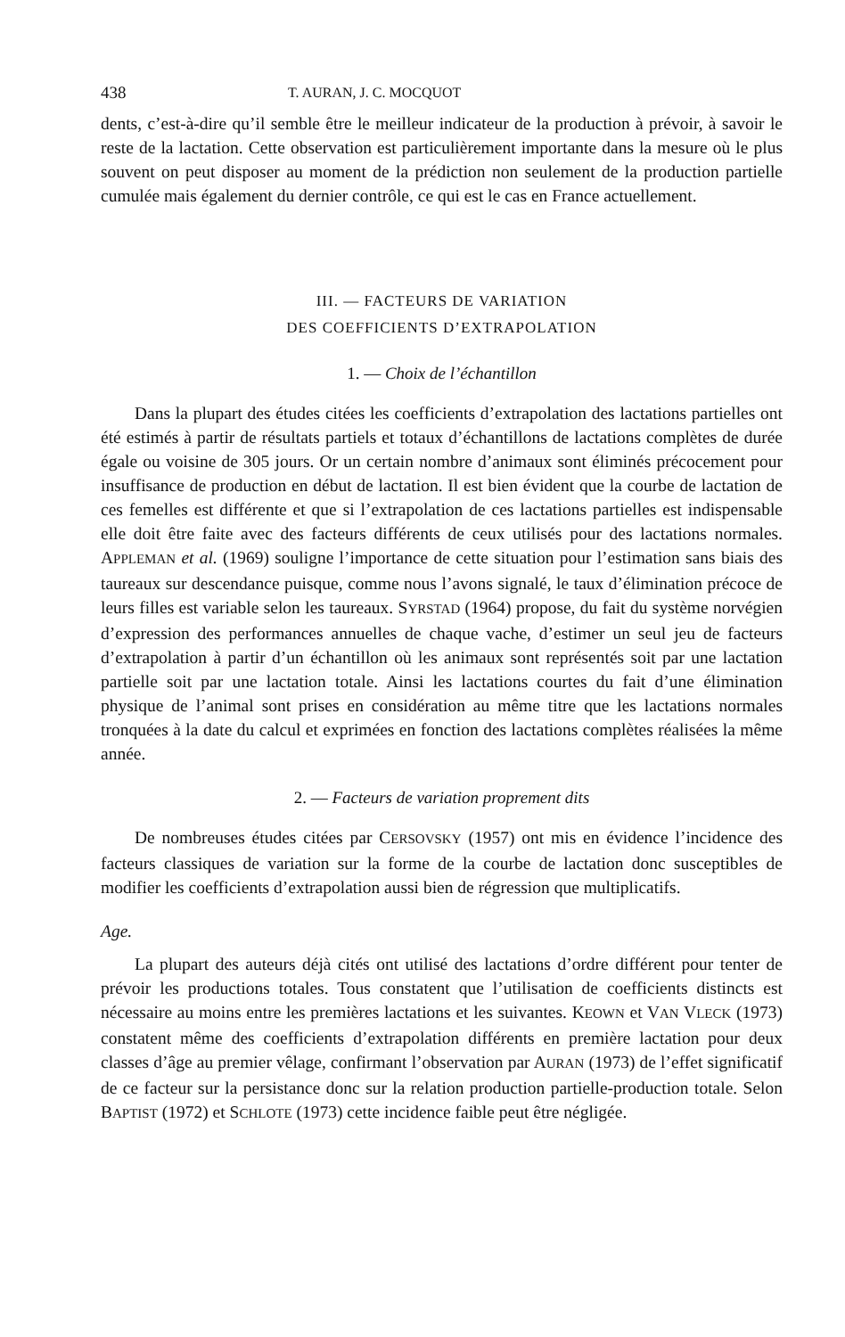438 T. AURAN, J. C. MOCQUOT
dents, c’est-à-dire qu’il semble être le meilleur indicateur de la production à prévoir, à savoir le reste de la lactation. Cette observation est particulièrement importante dans la mesure où le plus souvent on peut disposer au moment de la prédiction non seulement de la production partielle cumulée mais également du dernier contrôle, ce qui est le cas en France actuellement.
III. — FACTEURS DE VARIATION
DES COEFFICIENTS D’EXTRAPOLATION
1. — Choix de l’échantillon
Dans la plupart des études citées les coefficients d’extrapolation des lactations partielles ont été estimés à partir de résultats partiels et totaux d’échantillons de lactations complètes de durée égale ou voisine de 305 jours. Or un certain nombre d’animaux sont éliminés précocement pour insuffisance de production en début de lactation. Il est bien évident que la courbe de lactation de ces femelles est différente et que si l’extrapolation de ces lactations partielles est indispensable elle doit être faite avec des facteurs différents de ceux utilisés pour des lactations normales. APPLEMAN et al. (1969) souligne l’importance de cette situation pour l’estimation sans biais des taureaux sur descendance puisque, comme nous l’avons signalé, le taux d’élimination précoce de leurs filles est variable selon les taureaux. SYRSTAD (1964) propose, du fait du système norvégien d’expression des performances annuelles de chaque vache, d’estimer un seul jeu de facteurs d’extrapolation à partir d’un échantillon où les animaux sont représentés soit par une lactation partielle soit par une lactation totale. Ainsi les lactations courtes du fait d’une élimination physique de l’animal sont prises en considération au même titre que les lactations normales tronquées à la date du calcul et exprimées en fonction des lactations complètes réalisées la même année.
2. — Facteurs de variation proprement dits
De nombreuses études citées par CERSOVSKY (1957) ont mis en évidence l’incidence des facteurs classiques de variation sur la forme de la courbe de lactation donc susceptibles de modifier les coefficients d’extrapolation aussi bien de régression que multiplicatifs.
Age.
La plupart des auteurs déjà cités ont utilisé des lactations d’ordre différent pour tenter de prévoir les productions totales. Tous constatent que l’utilisation de coefficients distincts est nécessaire au moins entre les premières lactations et les suivantes. KEOWN et VAN VLECK (1973) constatent même des coefficients d’extrapolation différents en première lactation pour deux classes d’âge au premier vêlage, confirmant l’observation par AURAN (1973) de l’effet significatif de ce facteur sur la persistance donc sur la relation production partielle-production totale. Selon BAPTIST (1972) et SCHLOTE (1973) cette incidence faible peut être négligée.